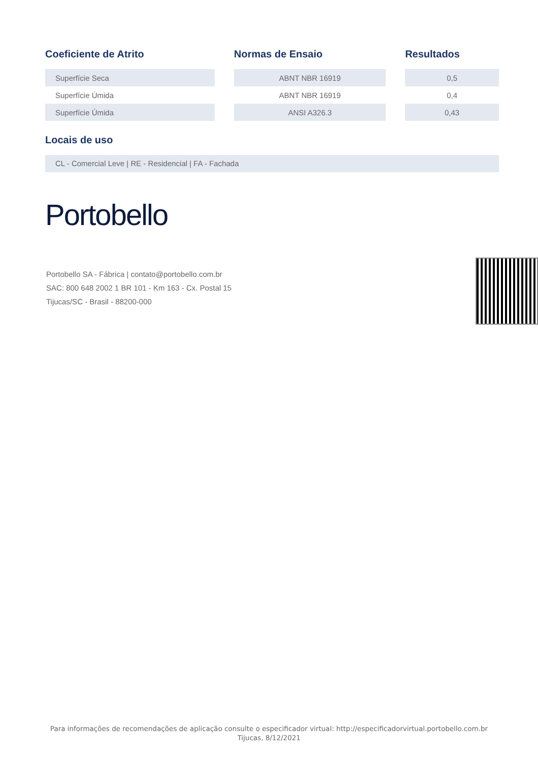| Coeficiente de Atrito | | Normas de Ensaio | | Resultados |
| --- | --- | --- | --- | --- |
| Superfície Seca | | ABNT NBR 16919 | | 0,5 |
| Superfície Úmida | | ABNT NBR 16919 | | 0,4 |
| Superfície Úmida | | ANSI A326.3 | | 0,43 |
Locais de uso
CL - Comercial Leve | RE - Residencial | FA - Fachada
Portobello
Portobello SA - Fábrica | contato@portobello.com.br
SAC: 800 648 2002 1 BR 101 - Km 163 - Cx. Postal 15
Tijucas/SC - Brasil - 88200-000
Para informações de recomendações de aplicação consulte o especificador virtual: http://especificadorvirtual.portobello.com.br
Tijucas, 8/12/2021